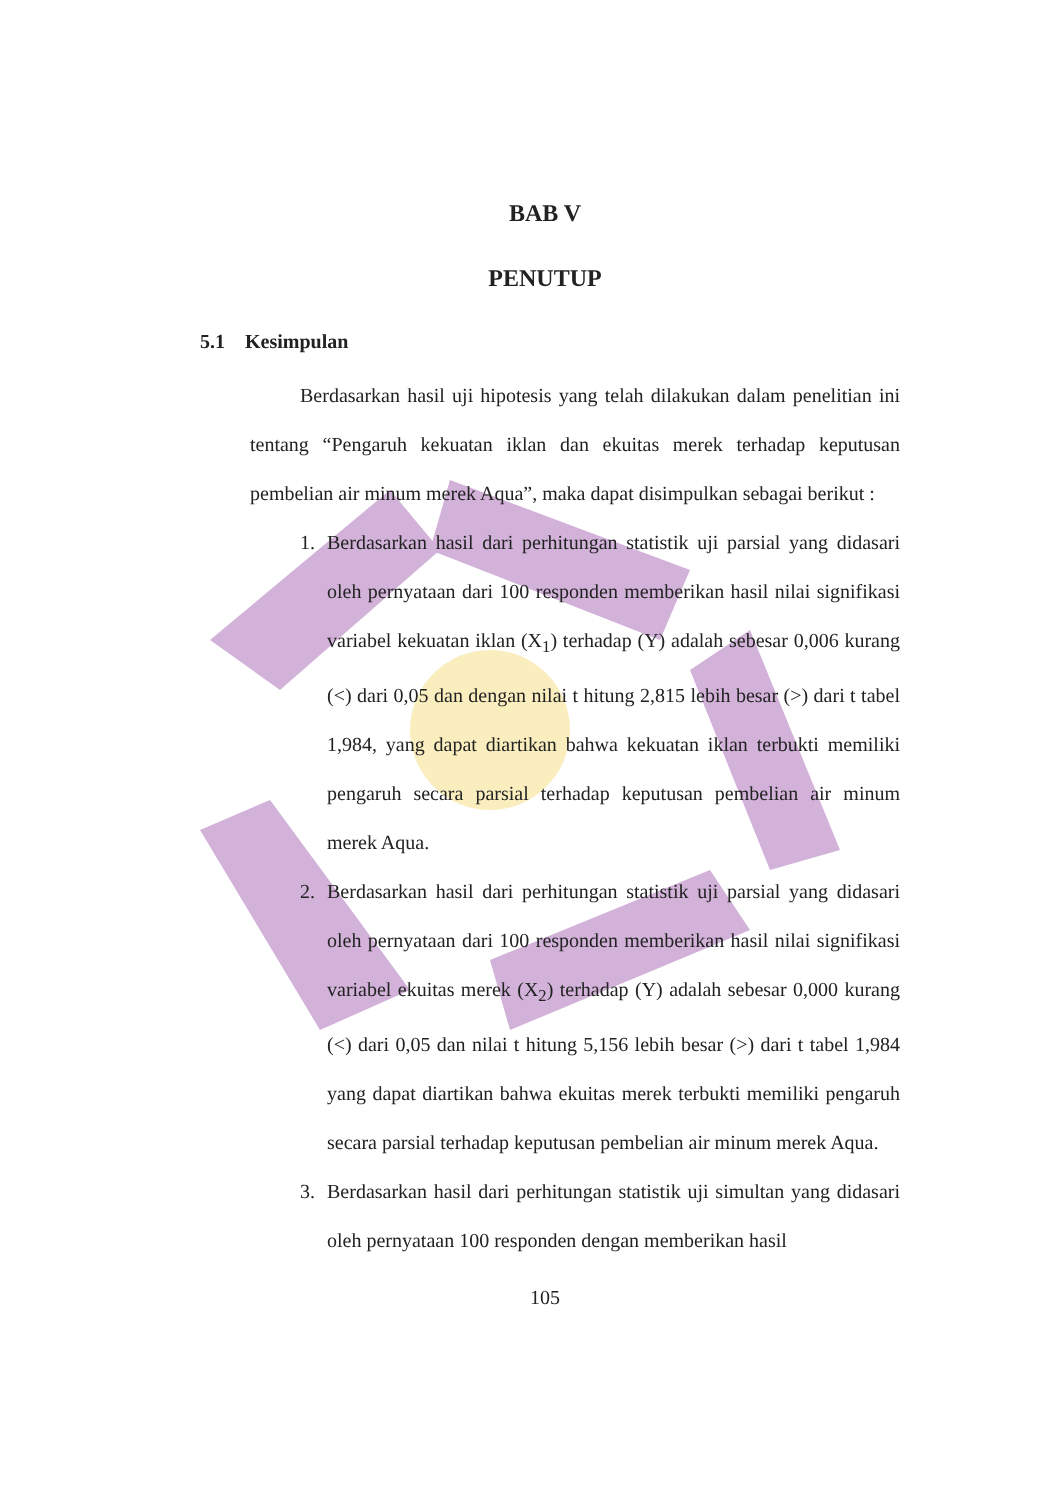BAB V
PENUTUP
5.1 Kesimpulan
Berdasarkan hasil uji hipotesis yang telah dilakukan dalam penelitian ini tentang “Pengaruh kekuatan iklan dan ekuitas merek terhadap keputusan pembelian air minum merek Aqua”, maka dapat disimpulkan sebagai berikut :
1. Berdasarkan hasil dari perhitungan statistik uji parsial yang didasari oleh pernyataan dari 100 responden memberikan hasil nilai signifikasi variabel kekuatan iklan (X<sub>1</sub>) terhadap (Y) adalah sebesar 0,006 kurang (<) dari 0,05 dan dengan nilai t hitung 2,815 lebih besar (>) dari t tabel 1,984, yang dapat diartikan bahwa kekuatan iklan terbukti memiliki pengaruh secara parsial terhadap keputusan pembelian air minum merek Aqua.
2. Berdasarkan hasil dari perhitungan statistik uji parsial yang didasari oleh pernyataan dari 100 responden memberikan hasil nilai signifikasi variabel ekuitas merek (X<sub>2</sub>) terhadap (Y) adalah sebesar 0,000 kurang (<) dari 0,05 dan nilai t hitung 5,156 lebih besar (>) dari t tabel 1,984 yang dapat diartikan bahwa ekuitas merek terbukti memiliki pengaruh secara parsial terhadap keputusan pembelian air minum merek Aqua.
3. Berdasarkan hasil dari perhitungan statistik uji simultan yang didasari oleh pernyataan 100 responden dengan memberikan hasil
105